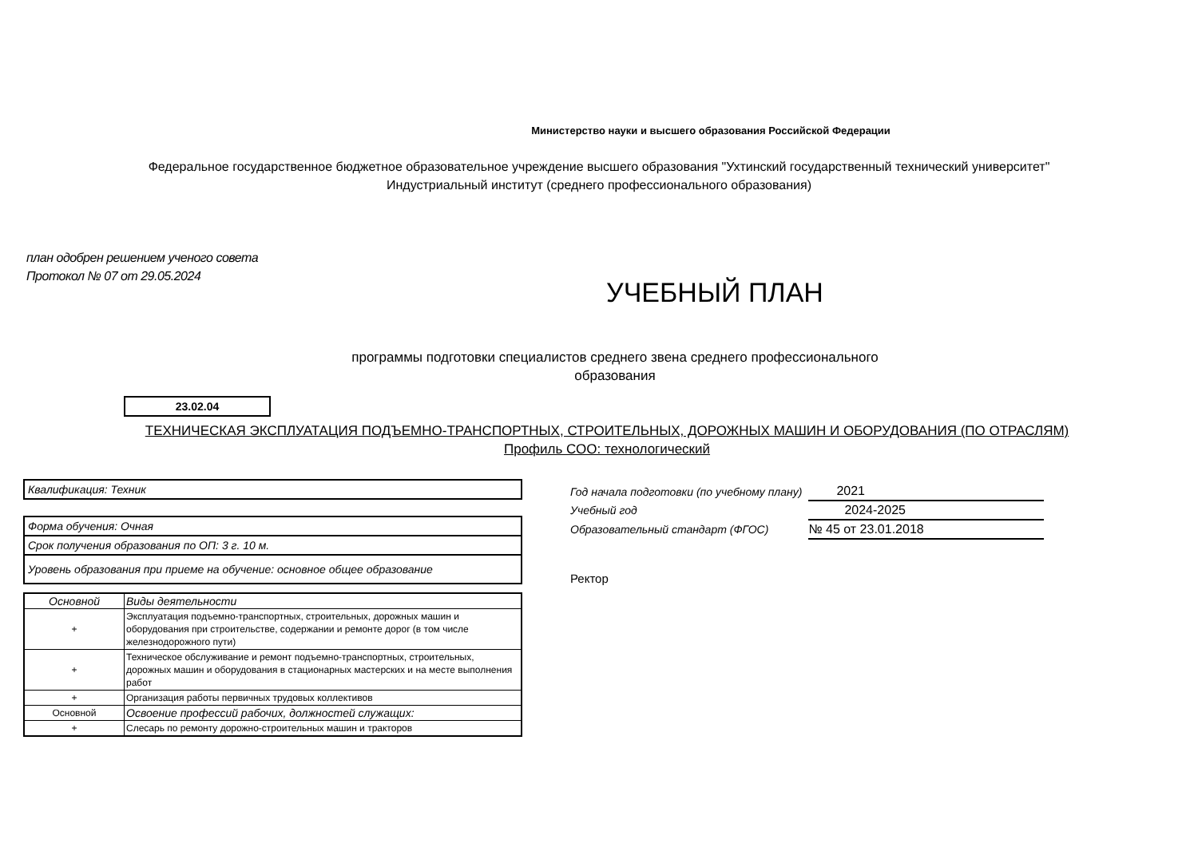Министерство науки и высшего образования Российской Федерации
Федеральное государственное бюджетное образовательное учреждение высшего образования "Ухтинский государственный технический университет"
Индустриальный институт (среднего профессионального образования)
план одобрен решением ученого совета
Протокол № 07 от 29.05.2024
УЧЕБНЫЙ ПЛАН
программы подготовки специалистов среднего звена среднего профессионального
образования
23.02.04
ТЕХНИЧЕСКАЯ ЭКСПЛУАТАЦИЯ ПОДЪЕМНО-ТРАНСПОРТНЫХ, СТРОИТЕЛЬНЫХ, ДОРОЖНЫХ МАШИН И ОБОРУДОВАНИЯ (ПО ОТРАСЛЯМ)
Профиль СОО: технологический
Квалификация: Техник
Форма обучения: Очная
Срок получения образования по ОП: 3 г. 10 м.
Уровень образования при приеме на обучение: основное общее образование
| Основной | Виды деятельности |
| --- | --- |
| + | Эксплуатация подъемно-транспортных, строительных, дорожных машин и оборудования при строительстве, содержании и ремонте дорог (в том числе железнодорожного пути) |
| + | Техническое обслуживание и ремонт подъемно-транспортных, строительных, дорожных машин и оборудования в стационарных мастерских и на месте выполнения работ |
| + | Организация работы первичных трудовых коллективов |
| Основной | Освоение профессий рабочих, должностей служащих: |
| + | Слесарь по ремонту дорожно-строительных машин и тракторов |
| Год начала подготовки (по учебному плану) | 2021 |
| Учебный год | 2024-2025 |
| Образовательный стандарт (ФГОС) | № 45 от 23.01.2018 |
Ректор